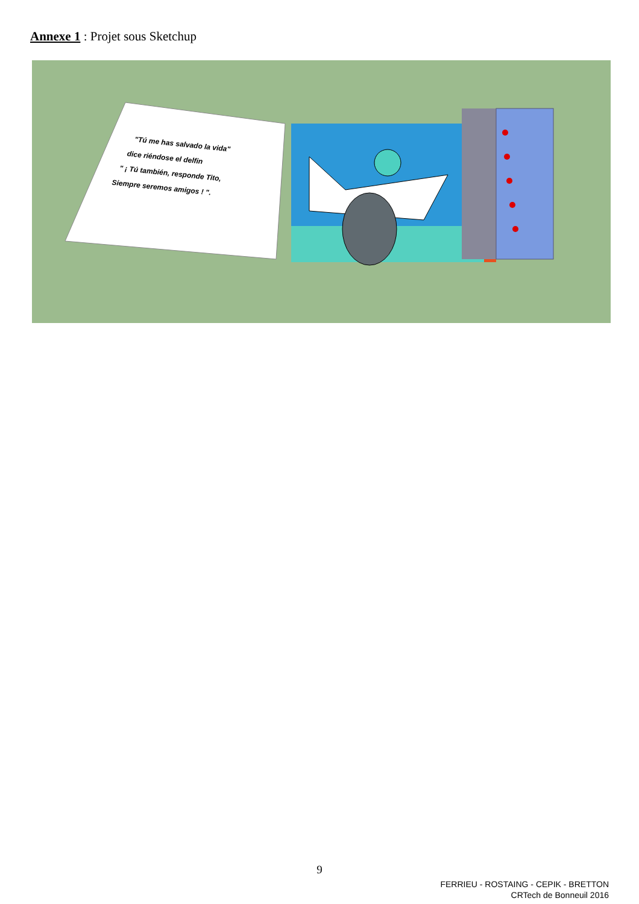Annexe 1 : Projet sous Sketchup
"Tú me has salvado la vida" dice riéndose el delfin " ¡ Tú también, responde Tito, Siempre seremos amigos ! ".
9
FERRIEU - ROSTAING - CEPIK - BRETTON
CRTech de Bonneuil 2016